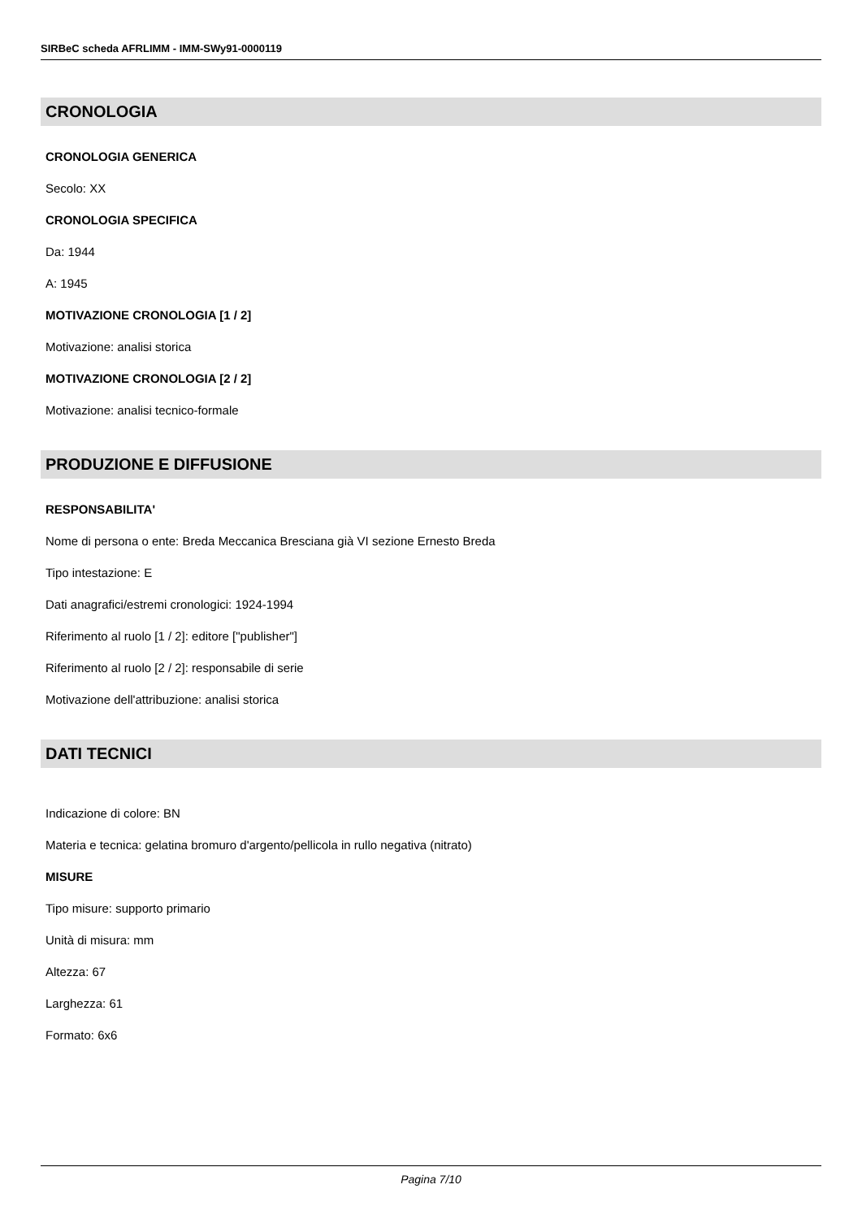SIRBeC scheda AFRLIMM - IMM-SWy91-0000119
CRONOLOGIA
CRONOLOGIA GENERICA
Secolo: XX
CRONOLOGIA SPECIFICA
Da: 1944
A: 1945
MOTIVAZIONE CRONOLOGIA [1 / 2]
Motivazione: analisi storica
MOTIVAZIONE CRONOLOGIA [2 / 2]
Motivazione: analisi tecnico-formale
PRODUZIONE E DIFFUSIONE
RESPONSABILITA'
Nome di persona o ente: Breda Meccanica Bresciana già VI sezione Ernesto Breda
Tipo intestazione: E
Dati anagrafici/estremi cronologici: 1924-1994
Riferimento al ruolo [1 / 2]: editore ["publisher"]
Riferimento al ruolo [2 / 2]: responsabile di serie
Motivazione dell'attribuzione: analisi storica
DATI TECNICI
Indicazione di colore: BN
Materia e tecnica: gelatina bromuro d'argento/pellicola in rullo negativa (nitrato)
MISURE
Tipo misure: supporto primario
Unità di misura: mm
Altezza: 67
Larghezza: 61
Formato: 6x6
Pagina 7/10